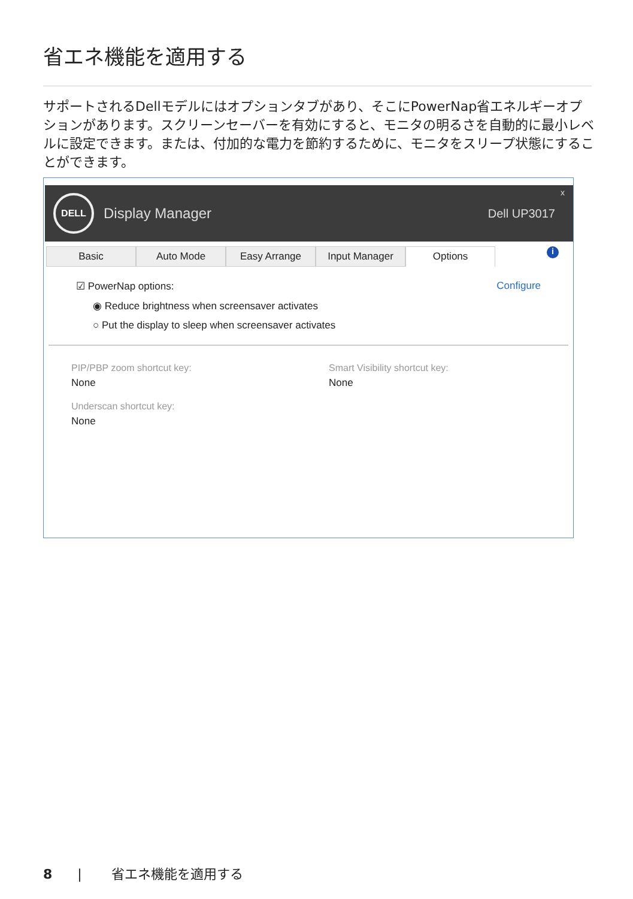省エネ機能を適用する
サポートされるDellモデルにはオプションタブがあり、そこにPowerNap省エネルギーオプションがあります。スクリーンセーバーを有効にすると、モニタの明るさを自動的に最小レベルに設定できます。または、付加的な電力を節約するために、モニタをスリープ状態にすることができます。
DELL
Display Manager Dell UP3017
x
Basic Auto Mode Easy Arrange Input Manager Options
i
☑ PowerNap options: Configure
◉ Reduce brightness when screensaver activates
○ Put the display to sleep when screensaver activates
PIP/PBP zoom shortcut key:
None
Underscan shortcut key:
None
Smart Visibility shortcut key:
None
8 | 省エネ機能を適用する